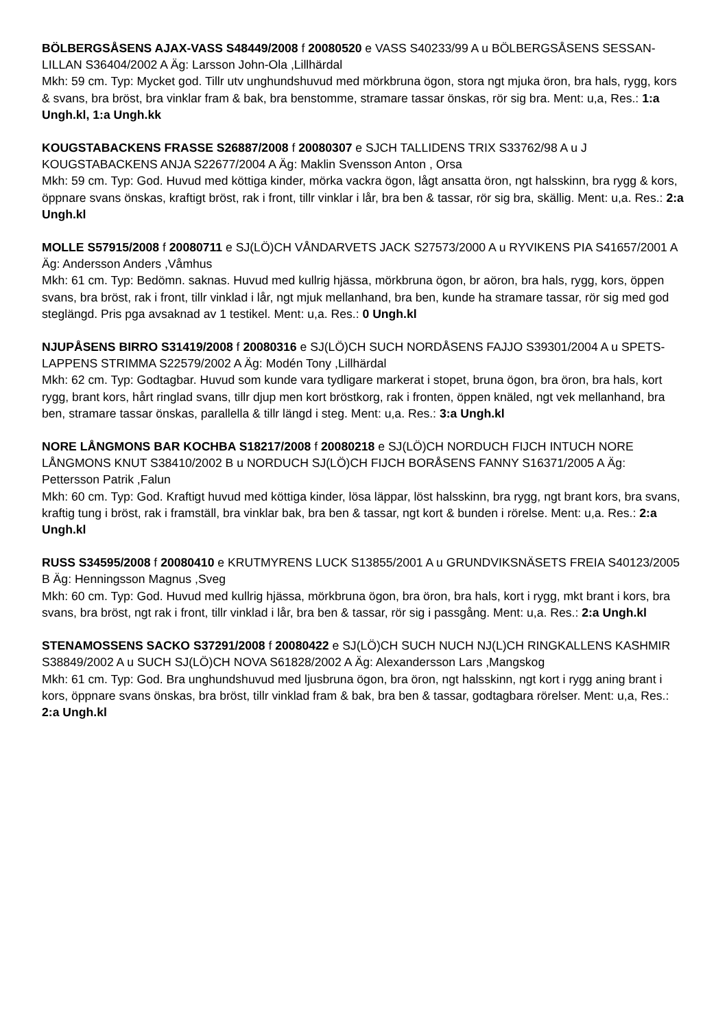BÖLBERGSÅSENS AJAX-VASS S48449/2008 f 20080520 e VASS S40233/99 A u BÖLBERGSÅSENS SESSAN-LILLAN S36404/2002 A Äg: Larsson John-Ola ,Lillhärdal
Mkh: 59 cm. Typ: Mycket god. Tillr utv unghundshuvud med mörkbruna ögon, stora ngt mjuka öron, bra hals, rygg, kors & svans, bra bröst, bra vinklar fram & bak, bra benstomme, stramare tassar önskas, rör sig bra. Ment: u,a, Res.: 1:a Ungh.kl, 1:a Ungh.kk
KOUGSTABACKENS FRASSE S26887/2008 f 20080307 e SJCH TALLIDENS TRIX S33762/98 A u J KOUGSTABACKENS ANJA S22677/2004 A Äg: Maklin Svensson Anton , Orsa
Mkh: 59 cm. Typ: God. Huvud med köttiga kinder, mörka vackra ögon, lågt ansatta öron, ngt halsskinn, bra rygg & kors, öppnare svans önskas, kraftigt bröst, rak i front, tillr vinklar i lår, bra ben & tassar, rör sig bra, skällig. Ment: u,a. Res.: 2:a Ungh.kl
MOLLE S57915/2008 f 20080711 e SJ(LÖ)CH VÅNDARVETS JACK S27573/2000 A u RYVIKENS PIA S41657/2001 A Äg: Andersson Anders ,Våmhus
Mkh: 61 cm. Typ: Bedömn. saknas. Huvud med kullrig hjässa, mörkbruna ögon, br aöron, bra hals, rygg, kors, öppen svans, bra bröst, rak i front, tillr vinklad i lår, ngt mjuk mellanhand, bra ben, kunde ha stramare tassar, rör sig med god steglängd. Pris pga avsaknad av 1 testikel. Ment: u,a. Res.: 0 Ungh.kl
NJUPÅSENS BIRRO S31419/2008 f 20080316 e SJ(LÖ)CH SUCH NORDÅSENS FAJJO S39301/2004 A u SPETS-LAPPENS STRIMMA S22579/2002 A Äg: Modén Tony ,Lillhärdal
Mkh: 62 cm. Typ: Godtagbar. Huvud som kunde vara tydligare markerat i stopet, bruna ögon, bra öron, bra hals, kort rygg, brant kors, hårt ringlad svans, tillr djup men kort bröstkorg, rak i fronten, öppen knäled, ngt vek mellanhand, bra ben, stramare tassar önskas, parallella & tillr längd i steg. Ment: u,a. Res.: 3:a Ungh.kl
NORE LÅNGMONS BAR KOCHBA S18217/2008 f 20080218 e SJ(LÖ)CH NORDUCH FIJCH INTUCH NORE LÅNGMONS KNUT S38410/2002 B u NORDUCH SJ(LÖ)CH FIJCH BORÅSENS FANNY S16371/2005 A Äg: Pettersson Patrik ,Falun
Mkh: 60 cm. Typ: God. Kraftigt huvud med köttiga kinder, lösa läppar, löst halsskinn, bra rygg, ngt brant kors, bra svans, kraftig tung i bröst, rak i framställ, bra vinklar bak, bra ben & tassar, ngt kort & bunden i rörelse. Ment: u,a. Res.: 2:a Ungh.kl
RUSS S34595/2008 f 20080410 e KRUTMYRENS LUCK S13855/2001 A u GRUNDVIKSNÄSETS FREIA S40123/2005 B Äg: Henningsson Magnus ,Sveg
Mkh: 60 cm. Typ: God. Huvud med kullrig hjässa, mörkbruna ögon, bra öron, bra hals, kort i rygg, mkt brant i kors, bra svans, bra bröst, ngt rak i front, tillr vinklad i lår, bra ben & tassar, rör sig i passgång. Ment: u,a. Res.: 2:a Ungh.kl
STENAMOSSENS SACKO S37291/2008 f 20080422 e SJ(LÖ)CH SUCH NUCH NJ(L)CH RINGKALLENS KASHMIR S38849/2002 A u SUCH SJ(LÖ)CH NOVA S61828/2002 A Äg: Alexandersson Lars ,Mangskog
Mkh: 61 cm. Typ: God. Bra unghundshuvud med ljusbruna ögon, bra öron, ngt halsskinn, ngt kort i rygg aning brant i kors, öppnare svans önskas, bra bröst, tillr vinklad fram & bak, bra ben & tassar, godtagbara rörelser. Ment: u,a, Res.: 2:a Ungh.kl